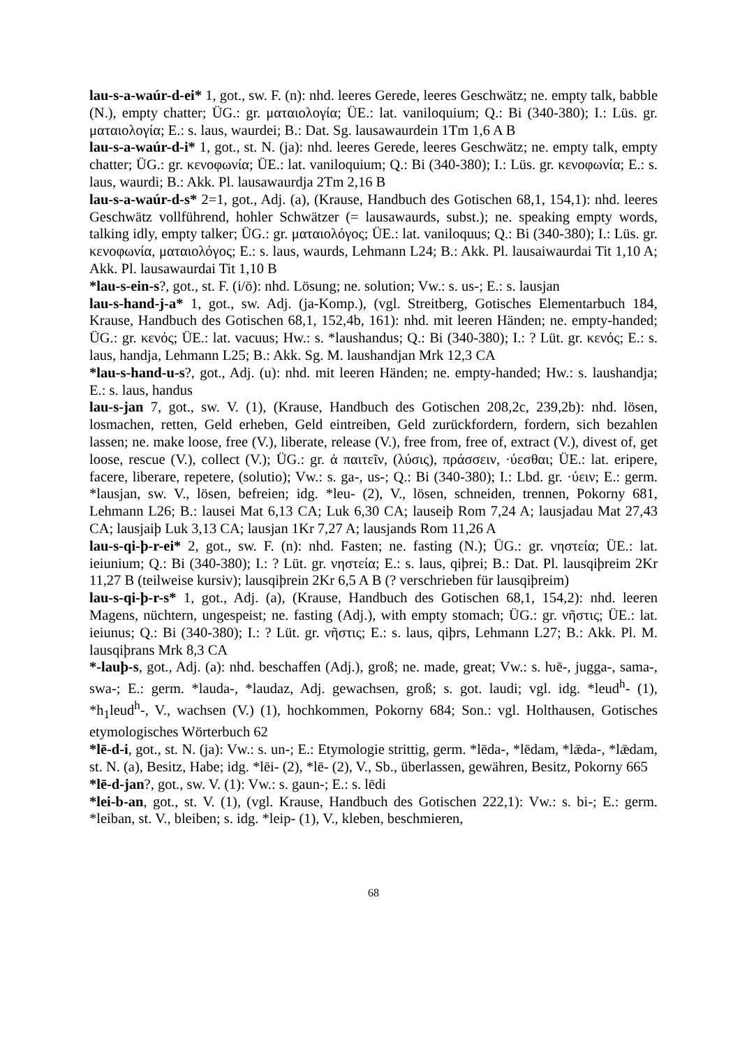lau-s-a-waúr-d-ei* 1, got., sw. F. (n): nhd. leeres Gerede, leeres Geschwätz; ne. empty talk, babble (N.), empty chatter; ÜG.: gr. ματαιολογία; ÜE.: lat. vaniloquium; Q.: Bi (340-380); I.: Lüs. gr. ματαιολογία; E.: s. laus, waurdei; B.: Dat. Sg. lausawaurdein 1Tm 1,6 A B
lau-s-a-waúr-d-i* 1, got., st. N. (ja): nhd. leeres Gerede, leeres Geschwätz; ne. empty talk, empty chatter; ÜG.: gr. κενοφωνία; ÜE.: lat. vaniloquium; Q.: Bi (340-380); I.: Lüs. gr. κενοφωνία; E.: s. laus, waurdi; B.: Akk. Pl. lausawaurdja 2Tm 2,16 B
lau-s-a-waúr-d-s* 2=1, got., Adj. (a), (Krause, Handbuch des Gotischen 68,1, 154,1): nhd. leeres Geschwätz vollführend, hohler Schwätzer (= lausawaurds, subst.); ne. speaking empty words, talking idly, empty talker; ÜG.: gr. ματαιολόγος; ÜE.: lat. vaniloquus; Q.: Bi (340-380); I.: Lüs. gr. κενοφωνία, ματαιολόγος; E.: s. laus, waurds, Lehmann L24; B.: Akk. Pl. lausaiwaurdai Tit 1,10 A; Akk. Pl. lausawaurdai Tit 1,10 B
*lau-s-ein-s?, got., st. F. (i/ō): nhd. Lösung; ne. solution; Vw.: s. us-; E.: s. lausjan
lau-s-hand-j-a* 1, got., sw. Adj. (ja-Komp.), (vgl. Streitberg, Gotisches Elementarbuch 184, Krause, Handbuch des Gotischen 68,1, 152,4b, 161): nhd. mit leeren Händen; ne. empty-handed; ÜG.: gr. κενός; ÜE.: lat. vacuus; Hw.: s. *laushandus; Q.: Bi (340-380); I.: ? Lüt. gr. κενός; E.: s. laus, handja, Lehmann L25; B.: Akk. Sg. M. laushandjan Mrk 12,3 CA
*lau-s-hand-u-s?, got., Adj. (u): nhd. mit leeren Händen; ne. empty-handed; Hw.: s. laushandja; E.: s. laus, handus
lau-s-jan 7, got., sw. V. (1), (Krause, Handbuch des Gotischen 208,2c, 239,2b): nhd. lösen, losmachen, retten, Geld erheben, Geld eintreiben, Geld zurückfordern, fordern, sich bezahlen lassen; ne. make loose, free (V.), liberate, release (V.), free from, free of, extract (V.), divest of, get loose, rescue (V.), collect (V.); ÜG.: gr. ἀ παιτεῖν, (λύσις), πράσσειν, ·ύεσθαι; ÜE.: lat. eripere, facere, liberare, repetere, (solutio); Vw.: s. ga-, us-; Q.: Bi (340-380); I.: Lbd. gr. ·ύειν; E.: germ. *lausjan, sw. V., lösen, befreien; idg. *leu- (2), V., lösen, schneiden, trennen, Pokorny 681, Lehmann L26; B.: lausei Mat 6,13 CA; Luk 6,30 CA; lauseiþ Rom 7,24 A; lausjadau Mat 27,43 CA; lausjaiþ Luk 3,13 CA; lausjan 1Kr 7,27 A; lausjands Rom 11,26 A
lau-s-qi-þ-r-ei* 2, got., sw. F. (n): nhd. Fasten; ne. fasting (N.); ÜG.: gr. νηστεία; ÜE.: lat. ieiunium; Q.: Bi (340-380); I.: ? Lüt. gr. νηστεία; E.: s. laus, qiþrei; B.: Dat. Pl. lausqiþreim 2Kr 11,27 B (teilweise kursiv); lausqiþrein 2Kr 6,5 A B (? verschrieben für lausqiþreim)
lau-s-qi-þ-r-s* 1, got., Adj. (a), (Krause, Handbuch des Gotischen 68,1, 154,2): nhd. leeren Magens, nüchtern, ungespeist; ne. fasting (Adj.), with empty stomach; ÜG.: gr. νῆστις; ÜE.: lat. ieiunus; Q.: Bi (340-380); I.: ? Lüt. gr. νῆστις; E.: s. laus, qiþrs, Lehmann L27; B.: Akk. Pl. M. lausqiþrans Mrk 8,3 CA
*-lauþ-s, got., Adj. (a): nhd. beschaffen (Adj.), groß; ne. made, great; Vw.: s. ƕē-, jugga-, sama-, swa-; E.: germ. *lauda-, *laudaz, Adj. gewachsen, groß; s. got. laudi; vgl. idg. *leud<sup>h</sup>- (1), *h<sub>1</sub>leud<sup>h</sup>-, V., wachsen (V.) (1), hochkommen, Pokorny 684; Son.: vgl. Holthausen, Gotisches etymologisches Wörterbuch 62
*lē-d-i, got., st. N. (ja): Vw.: s. un-; E.: Etymologie strittig, germ. *lēda-, *lēdam, *lǣda-, *lǣdam, st. N. (a), Besitz, Habe; idg. *lēi- (2), *lē- (2), V., Sb., überlassen, gewähren, Besitz, Pokorny 665
*lē-d-jan?, got., sw. V. (1): Vw.: s. gaun-; E.: s. lēdi
*lei-b-an, got., st. V. (1), (vgl. Krause, Handbuch des Gotischen 222,1): Vw.: s. bi-; E.: germ. *leiban, st. V., bleiben; s. idg. *leip- (1), V., kleben, beschmieren,
68